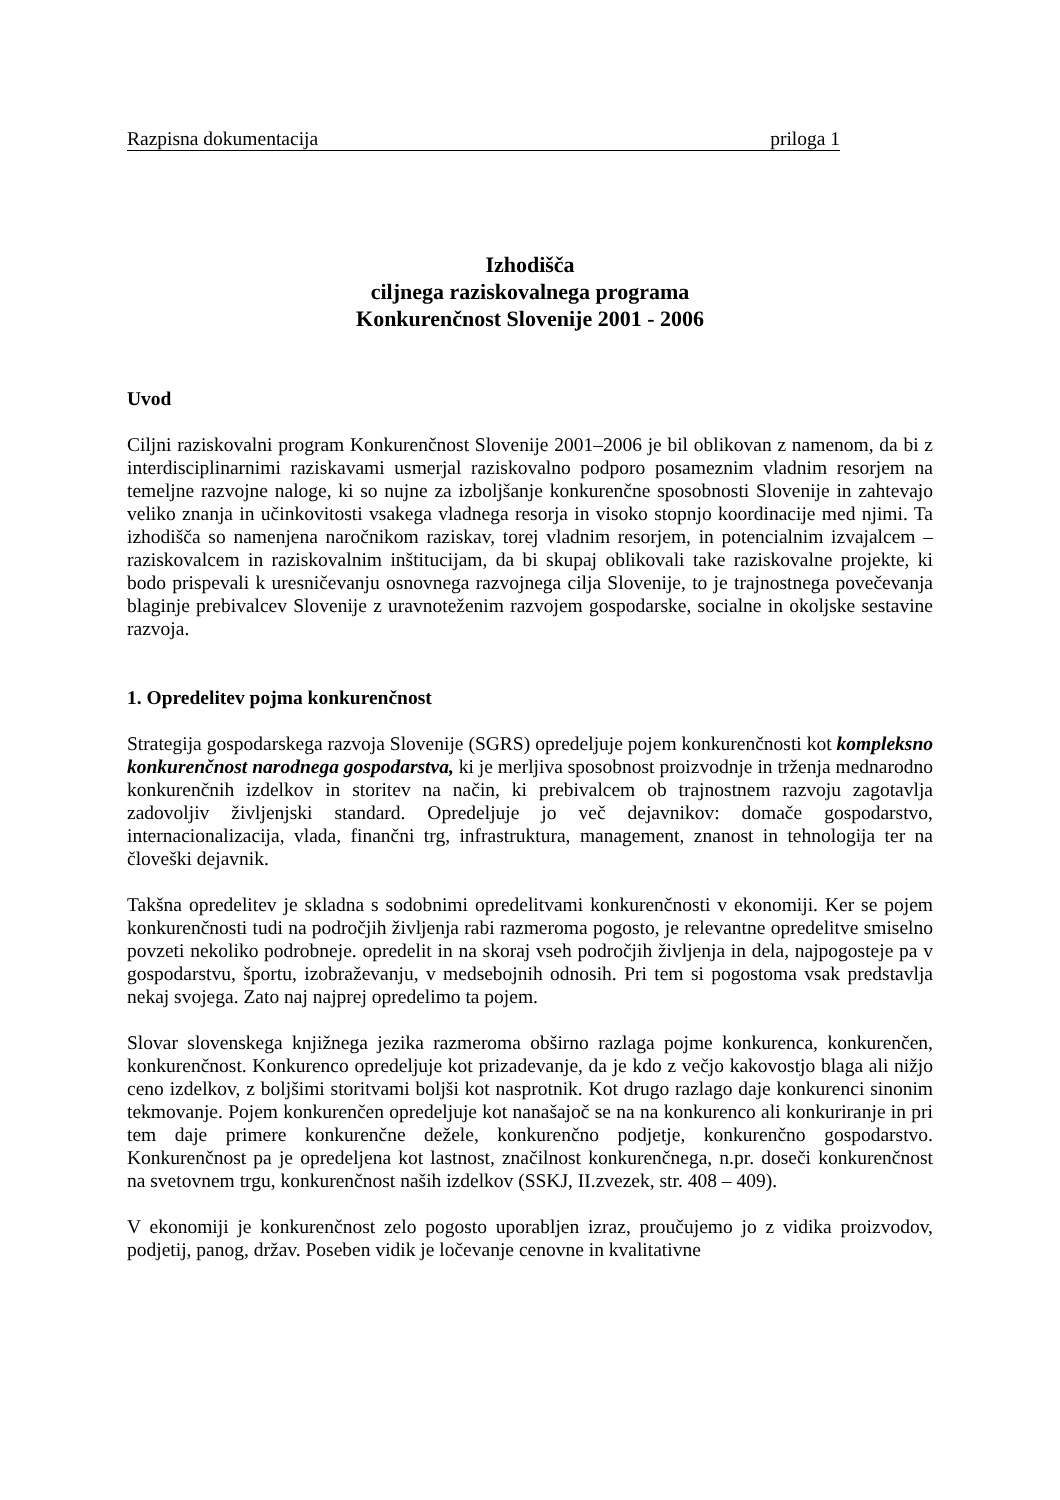Razpisna dokumentacija priloga 1
Izhodišča
ciljnega raziskovalnega programa
Konkurenčnost Slovenije 2001 - 2006
Uvod
Ciljni raziskovalni program Konkurenčnost Slovenije 2001–2006 je bil oblikovan z namenom, da bi z interdisciplinarnimi raziskavami usmerjal raziskovalno podporo posameznim vladnim resorjem na temeljne razvojne naloge, ki so nujne za izboljšanje konkurenčne sposobnosti Slovenije in zahtevajo veliko znanja in učinkovitosti vsakega vladnega resorja in visoko stopnjo koordinacije med njimi. Ta izhodišča so namenjena naročnikom raziskav, torej vladnim resorjem, in potencialnim izvajalcem – raziskovalcem in raziskovalnim inštitucijam, da bi skupaj oblikovali take raziskovalne projekte, ki bodo prispevali k uresničevanju osnovnega razvojnega cilja Slovenije, to je trajnostnega povečevanja blaginje prebivalcev Slovenije z uravnoteženim razvojem gospodarske, socialne in okoljske sestavine razvoja.
1. Opredelitev pojma konkurenčnost
Strategija gospodarskega razvoja Slovenije (SGRS) opredeljuje pojem konkurenčnosti kot kompleksno konkurenčnost narodnega gospodarstva, ki je merljiva sposobnost proizvodnje in trženja mednarodno konkurenčnih izdelkov in storitev na način, ki prebivalcem ob trajnostnem razvoju zagotavlja zadovoljiv življenjski standard. Opredeljuje jo več dejavnikov: domače gospodarstvo, internacionalizacija, vlada, finančni trg, infrastruktura, management, znanost in tehnologija ter na človeški dejavnik.
Takšna opredelitev je skladna s sodobnimi opredelitvami konkurenčnosti v ekonomiji. Ker se pojem konkurenčnosti tudi na področjih življenja rabi razmeroma pogosto, je relevantne opredelitve smiselno povzeti nekoliko podrobneje. opredelit in na skoraj vseh področjih življenja in dela, najpogosteje pa v gospodarstvu, športu, izobraževanju, v medsebojnih odnosih. Pri tem si pogostoma vsak predstavlja nekaj svojega. Zato naj najprej opredelimo ta pojem.
Slovar slovenskega knjižnega jezika razmeroma obširno razlaga pojme konkurenca, konkurenčen, konkurenčnost. Konkurenco opredeljuje kot prizadevanje, da je kdo z večjo kakovostjo blaga ali nižjo ceno izdelkov, z boljšimi storitvami boljši kot nasprotnik. Kot drugo razlago daje konkurenci sinonim tekmovanje. Pojem konkurenčen opredeljuje kot nanašajoč se na na konkurenco ali konkuriranje in pri tem daje primere konkurenčne dežele, konkurenčno podjetje, konkurenčno gospodarstvo. Konkurenčnost pa je opredeljena kot lastnost, značilnost konkurenčnega, n.pr. doseči konkurenčnost na svetovnem trgu, konkurenčnost naših izdelkov (SSKJ, II.zvezek, str. 408 – 409).
V ekonomiji je konkurenčnost zelo pogosto uporabljen izraz, proučujemo jo z vidika proizvodov, podjetij, panog, držav. Poseben vidik je ločevanje cenovne in kvalitativne